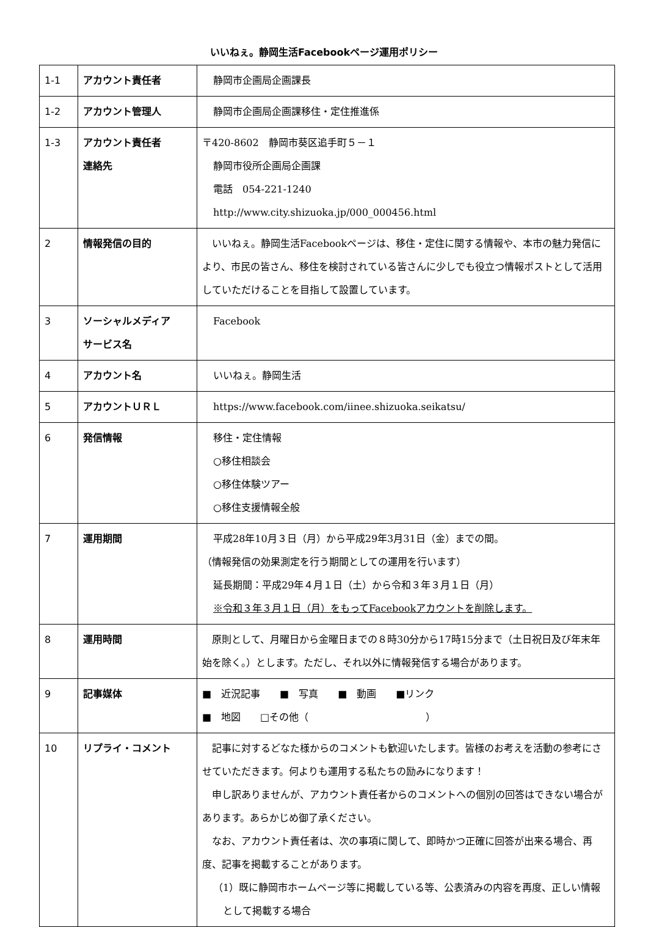いいねぇ。静岡生活Facebookページ運用ポリシー
| 1-1 | アカウント責任者 | 静岡市企画局企画課長 |
| 1-2 | アカウント管理人 | 静岡市企画局企画課移住・定住推進係 |
| 1-3 | アカウント責任者 連絡先 | 〒420-8602 静岡市葵区追手町５－１ 静岡市役所企画局企画課 電話 054-221-1240 http://www.city.shizuoka.jp/000_000456.html |
| 2 | 情報発信の目的 | いいねぇ。静岡生活Facebookページは、移住・定住に関する情報や、本市の魅力発信により、市民の皆さん、移住を検討されている皆さんに少しでも役立つ情報ポストとして活用していただけることを目指して設置しています。 |
| 3 | ソーシャルメディア サービス名 | Facebook |
| 4 | アカウント名 | いいねぇ。静岡生活 |
| 5 | アカウントＵＲＬ | https://www.facebook.com/iinee.shizuoka.seikatsu/ |
| 6 | 発信情報 | 移住・定住情報 ○移住相談会 ○移住体験ツアー ○移住支援情報全般 |
| 7 | 運用期間 | 平成28年10月３日（月）から平成29年3月31日（金）までの間。 （情報発信の効果測定を行う期間としての運用を行います） 延長期間：平成29年４月１日（土）から令和３年３月１日（月） ※令和３年３月１日（月）をもってFacebookアカウントを削除します。 |
| 8 | 運用時間 | 原則として、月曜日から金曜日までの８時30分から17時15分まで（土日祝日及び年末年始を除く。）とします。ただし、それ以外に情報発信する場合があります。 |
| 9 | 記事媒体 | ■ 近況記事 ■ 写真 ■ 動画 ■リンク ■ 地図 □その他（ ） |
| 10 | リプライ・コメント | 記事に対するどなた様からのコメントも歓迎いたします。皆様のお考えを活動の参考にさせていただきます。何よりも運用する私たちの励みになります！ 申し訳ありませんが、アカウント責任者からのコメントへの個別の回答はできない場合があります。あらかじめ御了承ください。 なお、アカウント責任者は、次の事項に関して、即時かつ正確に回答が出来る場合、再度、記事を掲載することがあります。 （1）既に静岡市ホームページ等に掲載している等、公表済みの内容を再度、正しい情報として掲載する場合 |